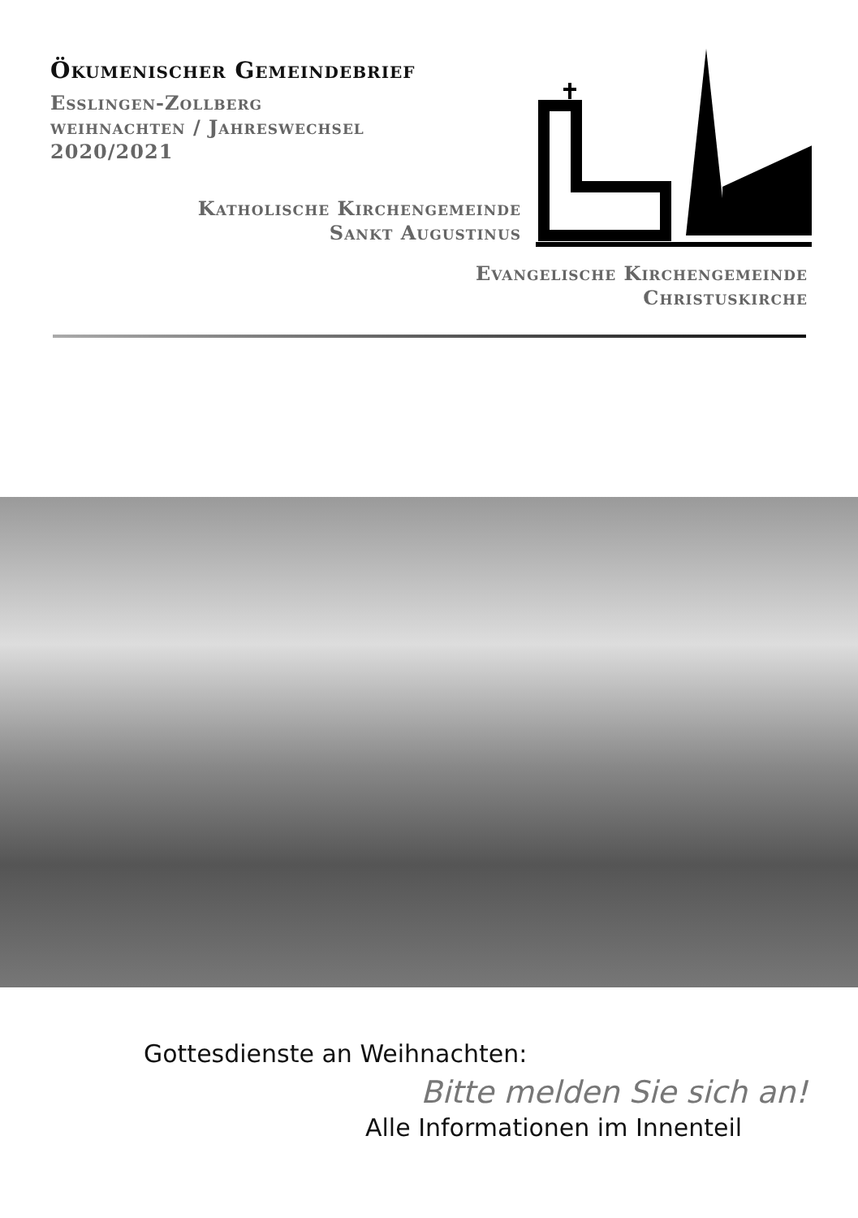Ökumenischer Gemeindebrief
Esslingen-Zollberg
weihnachten / Jahreswechsel
2020/2021
Katholische Kirchengemeinde
Sankt Augustinus
Evangelische Kirchengemeinde
Christuskirche
Gottesdienste an Weihnachten:
Bitte melden Sie sich an!
Alle Informationen im Innenteil